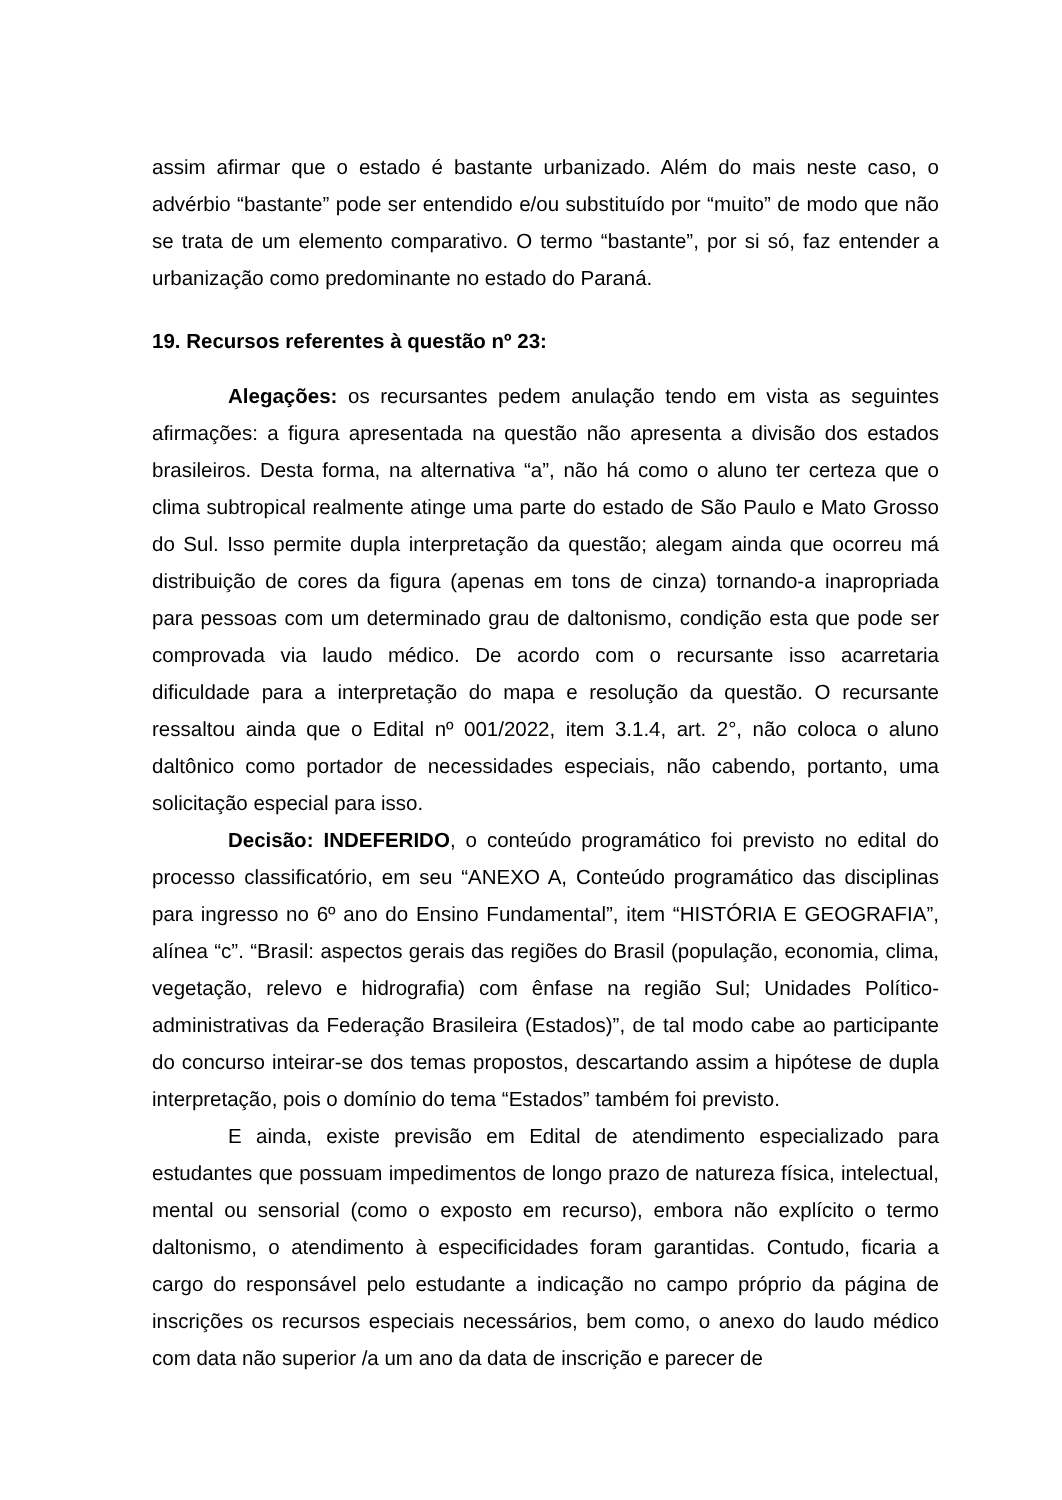assim afirmar que o estado é bastante urbanizado. Além do mais neste caso, o advérbio “bastante” pode ser entendido e/ou substituído por “muito” de modo que não se trata de um elemento comparativo. O termo “bastante”, por si só, faz entender a urbanização como predominante no estado do Paraná.
19. Recursos referentes à questão nº 23:
Alegações: os recursantes pedem anulação tendo em vista as seguintes afirmações: a figura apresentada na questão não apresenta a divisão dos estados brasileiros. Desta forma, na alternativa “a”, não há como o aluno ter certeza que o clima subtropical realmente atinge uma parte do estado de São Paulo e Mato Grosso do Sul. Isso permite dupla interpretação da questão; alegam ainda que ocorreu má distribuição de cores da figura (apenas em tons de cinza) tornando-a inapropriada para pessoas com um determinado grau de daltonismo, condição esta que pode ser comprovada via laudo médico. De acordo com o recursante isso acarretaria dificuldade para a interpretação do mapa e resolução da questão. O recursante ressaltou ainda que o Edital nº 001/2022, item 3.1.4, art. 2°, não coloca o aluno daltônico como portador de necessidades especiais, não cabendo, portanto, uma solicitação especial para isso.
Decisão: INDEFERIDO, o conteúdo programático foi previsto no edital do processo classificatório, em seu “ANEXO A, Conteúdo programático das disciplinas para ingresso no 6º ano do Ensino Fundamental”, item “HISTÓRIA E GEOGRAFIA”, alínea “c”. “Brasil: aspectos gerais das regiões do Brasil (população, economia, clima, vegetação, relevo e hidrografia) com ênfase na região Sul; Unidades Político-administrativas da Federação Brasileira (Estados)”, de tal modo cabe ao participante do concurso inteirar-se dos temas propostos, descartando assim a hipótese de dupla interpretação, pois o domínio do tema “Estados” também foi previsto.
E ainda, existe previsão em Edital de atendimento especializado para estudantes que possuam impedimentos de longo prazo de natureza física, intelectual, mental ou sensorial (como o exposto em recurso), embora não explícito o termo daltonismo, o atendimento à especificidades foram garantidas. Contudo, ficaria a cargo do responsável pelo estudante a indicação no campo próprio da página de inscrições os recursos especiais necessários, bem como, o anexo do laudo médico com data não superior /a um ano da data de inscrição e parecer de